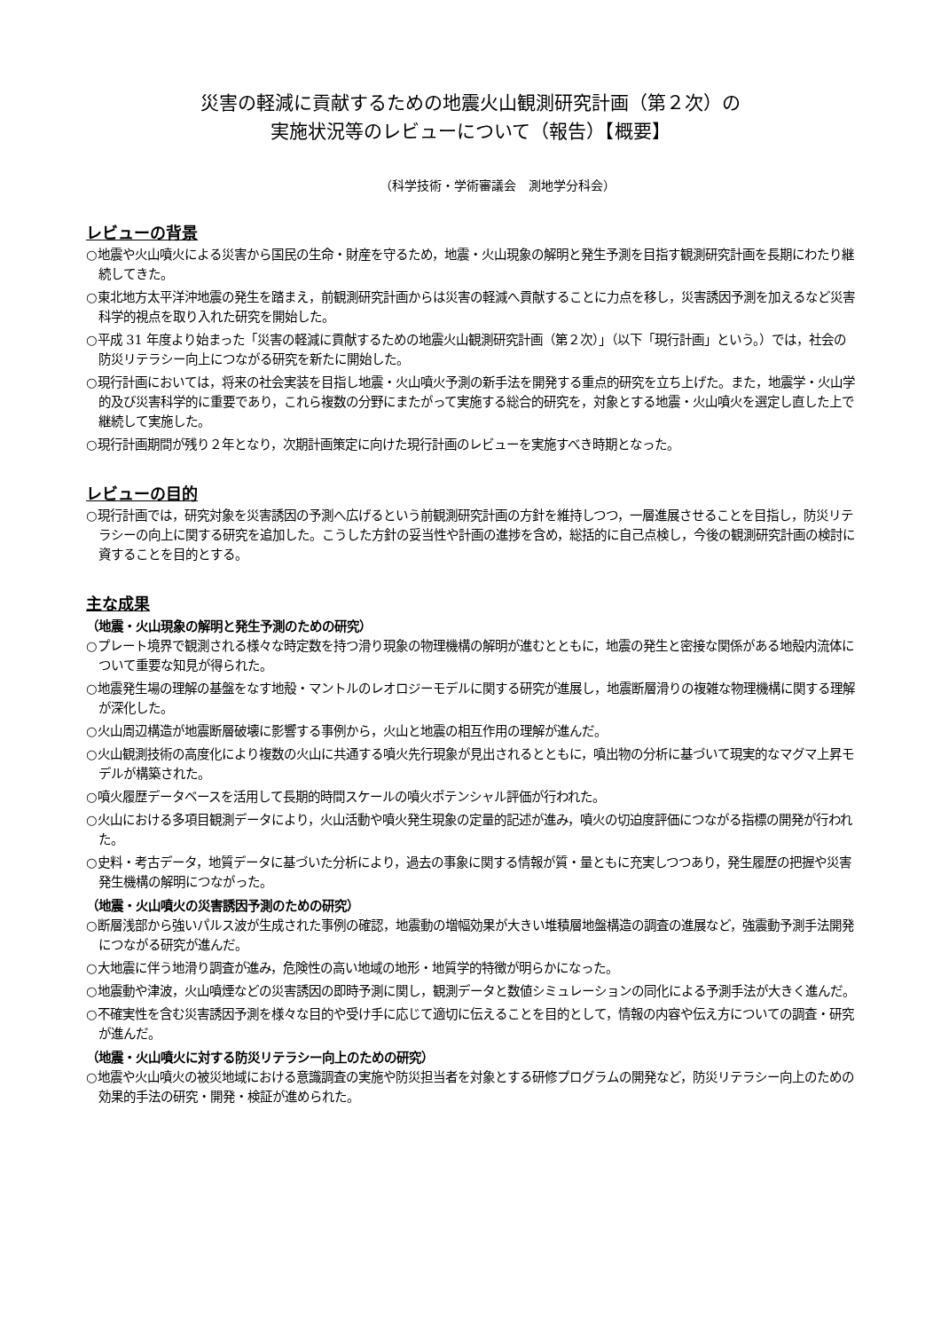災害の軽減に貢献するための地震火山観測研究計画（第２次）の
実施状況等のレビューについて（報告）【概要】
（科学技術・学術審議会　測地学分科会）
レビューの背景
○地震や火山噴火による災害から国民の生命・財産を守るため，地震・火山現象の解明と発生予測を目指す観測研究計画を長期にわたり継続してきた。
○東北地方太平洋沖地震の発生を踏まえ，前観測研究計画からは災害の軽減へ貢献することに力点を移し，災害誘因予測を加えるなど災害科学的視点を取り入れた研究を開始した。
○平成 31 年度より始まった「災害の軽減に貢献するための地震火山観測研究計画（第２次）」（以下「現行計画」という。）では，社会の防災リテラシー向上につながる研究を新たに開始した。
○現行計画においては，将来の社会実装を目指し地震・火山噴火予測の新手法を開発する重点的研究を立ち上げた。また，地震学・火山学的及び災害科学的に重要であり，これら複数の分野にまたがって実施する総合的研究を，対象とする地震・火山噴火を選定し直した上で継続して実施した。
○現行計画期間が残り２年となり，次期計画策定に向けた現行計画のレビューを実施すべき時期となった。
レビューの目的
○現行計画では，研究対象を災害誘因の予測へ広げるという前観測研究計画の方針を維持しつつ，一層進展させることを目指し，防災リテラシーの向上に関する研究を追加した。こうした方針の妥当性や計画の進捗を含め，総括的に自己点検し，今後の観測研究計画の検討に資することを目的とする。
主な成果
（地震・火山現象の解明と発生予測のための研究）
○プレート境界で観測される様々な時定数を持つ滑り現象の物理機構の解明が進むとともに，地震の発生と密接な関係がある地殻内流体について重要な知見が得られた。
○地震発生場の理解の基盤をなす地殻・マントルのレオロジーモデルに関する研究が進展し，地震断層滑りの複雑な物理機構に関する理解が深化した。
○火山周辺構造が地震断層破壊に影響する事例から，火山と地震の相互作用の理解が進んだ。
○火山観測技術の高度化により複数の火山に共通する噴火先行現象が見出されるとともに，噴出物の分析に基づいて現実的なマグマ上昇モデルが構築された。
○噴火履歴データベースを活用して長期的時間スケールの噴火ポテンシャル評価が行われた。
○火山における多項目観測データにより，火山活動や噴火発生現象の定量的記述が進み，噴火の切迫度評価につながる指標の開発が行われた。
○史料・考古データ，地質データに基づいた分析により，過去の事象に関する情報が質・量ともに充実しつつあり，発生履歴の把握や災害発生機構の解明につながった。
（地震・火山噴火の災害誘因予測のための研究）
○断層浅部から強いパルス波が生成された事例の確認，地震動の増幅効果が大きい堆積層地盤構造の調査の進展など，強震動予測手法開発につながる研究が進んだ。
○大地震に伴う地滑り調査が進み，危険性の高い地域の地形・地質学的特徴が明らかになった。
○地震動や津波，火山噴煙などの災害誘因の即時予測に関し，観測データと数値シミュレーションの同化による予測手法が大きく進んだ。
○不確実性を含む災害誘因予測を様々な目的や受け手に応じて適切に伝えることを目的として，情報の内容や伝え方についての調査・研究が進んだ。
（地震・火山噴火に対する防災リテラシー向上のための研究）
○地震や火山噴火の被災地域における意識調査の実施や防災担当者を対象とする研修プログラムの開発など，防災リテラシー向上のための効果的手法の研究・開発・検証が進められた。